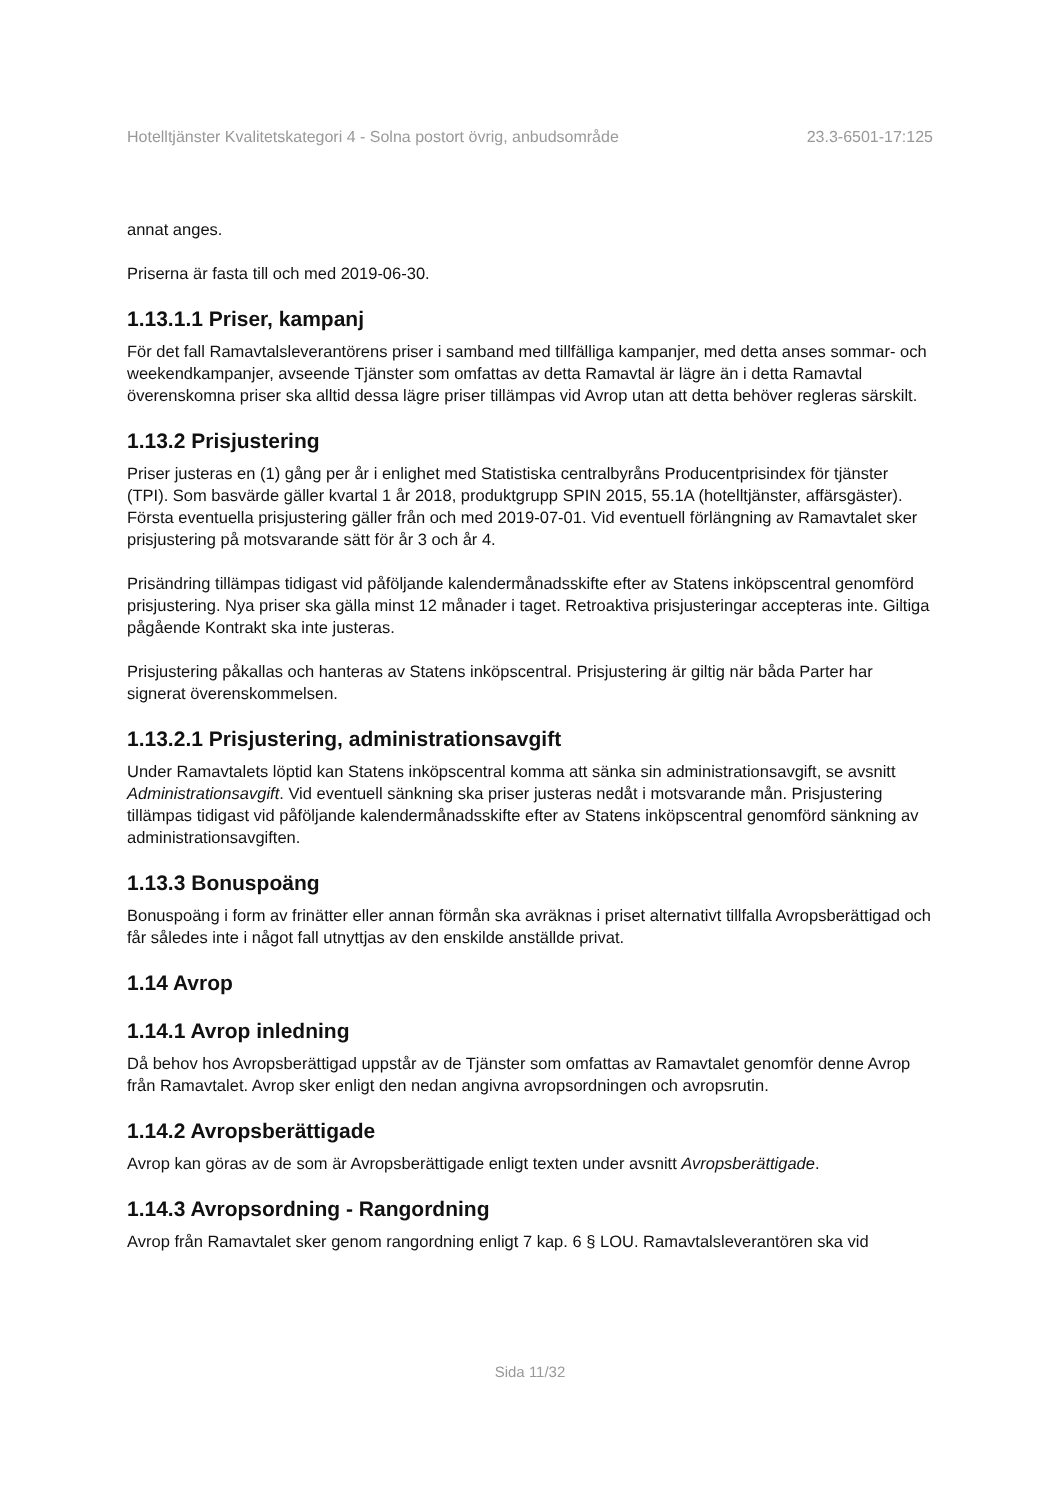Hotelltjänster Kvalitetskategori 4 - Solna postort övrig, anbudsområde 23.3-6501-17:125
annat anges.
Priserna är fasta till och med 2019-06-30.
1.13.1.1 Priser, kampanj
För det fall Ramavtalsleverantörens priser i samband med tillfälliga kampanjer, med detta anses sommar- och weekendkampanjer, avseende Tjänster som omfattas av detta Ramavtal är lägre än i detta Ramavtal överenskomna priser ska alltid dessa lägre priser tillämpas vid Avrop utan att detta behöver regleras särskilt.
1.13.2 Prisjustering
Priser justeras en (1) gång per år i enlighet med Statistiska centralbyråns Producentprisindex för tjänster (TPI). Som basvärde gäller kvartal 1 år 2018, produktgrupp SPIN 2015, 55.1A (hotelltjänster, affärsgäster). Första eventuella prisjustering gäller från och med 2019-07-01. Vid eventuell förlängning av Ramavtalet sker prisjustering på motsvarande sätt för år 3 och år 4.
Prisändring tillämpas tidigast vid påföljande kalendermånadsskifte efter av Statens inköpscentral genomförd prisjustering. Nya priser ska gälla minst 12 månader i taget. Retroaktiva prisjusteringar accepteras inte. Giltiga pågående Kontrakt ska inte justeras.
Prisjustering påkallas och hanteras av Statens inköpscentral. Prisjustering är giltig när båda Parter har signerat överenskommelsen.
1.13.2.1 Prisjustering, administrationsavgift
Under Ramavtalets löptid kan Statens inköpscentral komma att sänka sin administrationsavgift, se avsnitt Administrationsavgift. Vid eventuell sänkning ska priser justeras nedåt i motsvarande mån. Prisjustering tillämpas tidigast vid påföljande kalendermånadsskifte efter av Statens inköpscentral genomförd sänkning av administrationsavgiften.
1.13.3 Bonuspoäng
Bonuspoäng i form av frinätter eller annan förmån ska avräknas i priset alternativt tillfalla Avropsberättigad och får således inte i något fall utnyttjas av den enskilde anställde privat.
1.14 Avrop
1.14.1 Avrop inledning
Då behov hos Avropsberättigad uppstår av de Tjänster som omfattas av Ramavtalet genomför denne Avrop från Ramavtalet. Avrop sker enligt den nedan angivna avropsordningen och avropsrutin.
1.14.2 Avropsberättigade
Avrop kan göras av de som är Avropsberättigade enligt texten under avsnitt Avropsberättigade.
1.14.3 Avropsordning - Rangordning
Avrop från Ramavtalet sker genom rangordning enligt 7 kap. 6 § LOU. Ramavtalsleverantören ska vid
Sida 11/32